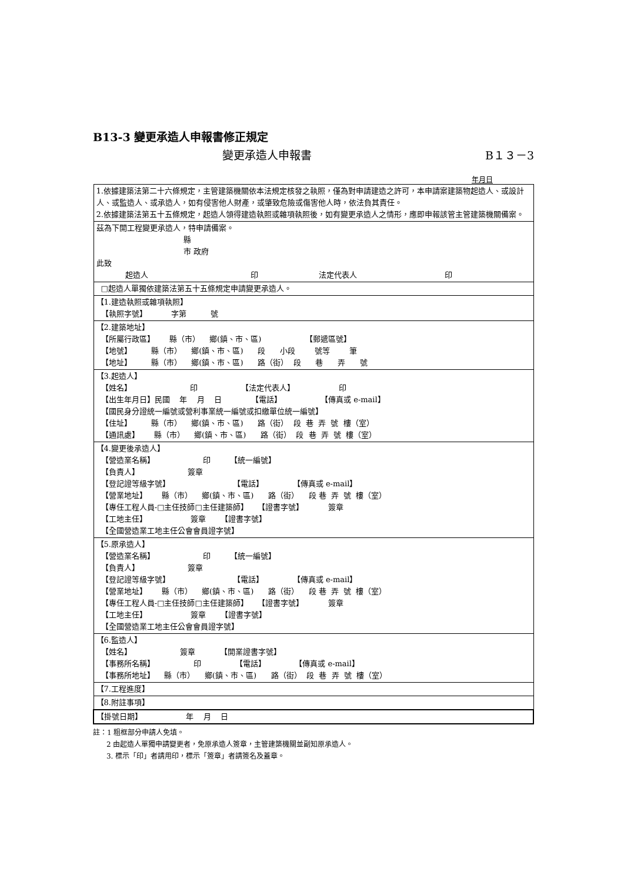B13-3 變更承造人申報書修正規定
變更承造人申報書 B１３－3
年月日
| 1.依據建築法第二十六條規定，主管建築機關依本法規定核發之執照，僅為對申請建造之許可，本申請案建築物起造人、或設計人、或監造人、或承造人，如有侵害他人財產，或肇致危險或傷害他人時，依法負其責任。 2.依據建築法第五十五條規定，起造人領得建造執照或雜項執照後，如有變更承造人之情形，應即申報該管主管建築機關備案。 |
| 茲為下開工程變更承造人，特申請備案。 縣 市 政府 此致 起造人 印 法定代表人 印 |
| □起造人單獨依建築法第五十五條規定申請變更承造人。 |
| 【1.建造執照或雜項執照】 【執照字號】 字第 號 |
| 【2.建築地址】 【所屬行政區】 縣（市） 鄉(鎮、市、區) 【郵遞區號】 【地號】 縣（市） 鄉(鎮、市、區) 段 小段 號等 筆 【地址】 縣（市） 鄉(鎮、市、區) 路（街） 段 巷 弄 號 |
| 【3.起造人】 【姓名】 印 【法定代表人】 印 【出生年月日】民國 年 月 日 【電話】 【傳真或 e-mail】 【國民身分證統一編號或營利事業統一編號或扣繳單位統一編號】 【住址】 縣（市） 鄉(鎮、市、區) 路（街） 段 巷 弄 號 樓（室） 【通訊處】 縣（市） 鄉(鎮、市、區) 路（街） 段 巷 弄 號 樓（室） |
| 【4.變更後承造人】 【營造業名稱】 印 【統一編號】 【負責人】 簽章 【登記證等級字號】 【電話】 【傳真或 e-mail】 【營業地址】 縣（市） 鄉(鎮、市、區) 路（街） 段 巷 弄 號 樓（室） 【專任工程人員-□主任技師□主任建築師】 【證書字號】 簽章 【工地主任】 簽章 【證書字號】 【全國營造業工地主任公會會員證字號】 |
| 【5.原承造人】 【營造業名稱】 印 【統一編號】 【負責人】 簽章 【登記證等級字號】 【電話】 【傳真或 e-mail】 【營業地址】 縣（市） 鄉(鎮、市、區) 路（街） 段 巷 弄 號 樓（室） 【專任工程人員-□主任技師□主任建築師】 【證書字號】 簽章 【工地主任】 簽章 【證書字號】 【全國營造業工地主任公會會員證字號】 |
| 【6.監造人】 【姓名】 簽章 【開業證書字號】 【事務所名稱】 印 【電話】 【傳真或 e-mail】 【事務所地址】 縣（市） 鄉(鎮、市、區) 路（街） 段 巷 弄 號 樓（室） |
| 【7.工程進度】 |
| 【8.附註事項】 |
| 【掛號日期】 年 月 日 |
註：1 粗框部分申請人免填。
2 由起造人單獨申請變更者，免原承造人簽章，主管建築機關並副知原承造人。
3. 標示「印」者請用印，標示「簽章」者請簽名及蓋章。